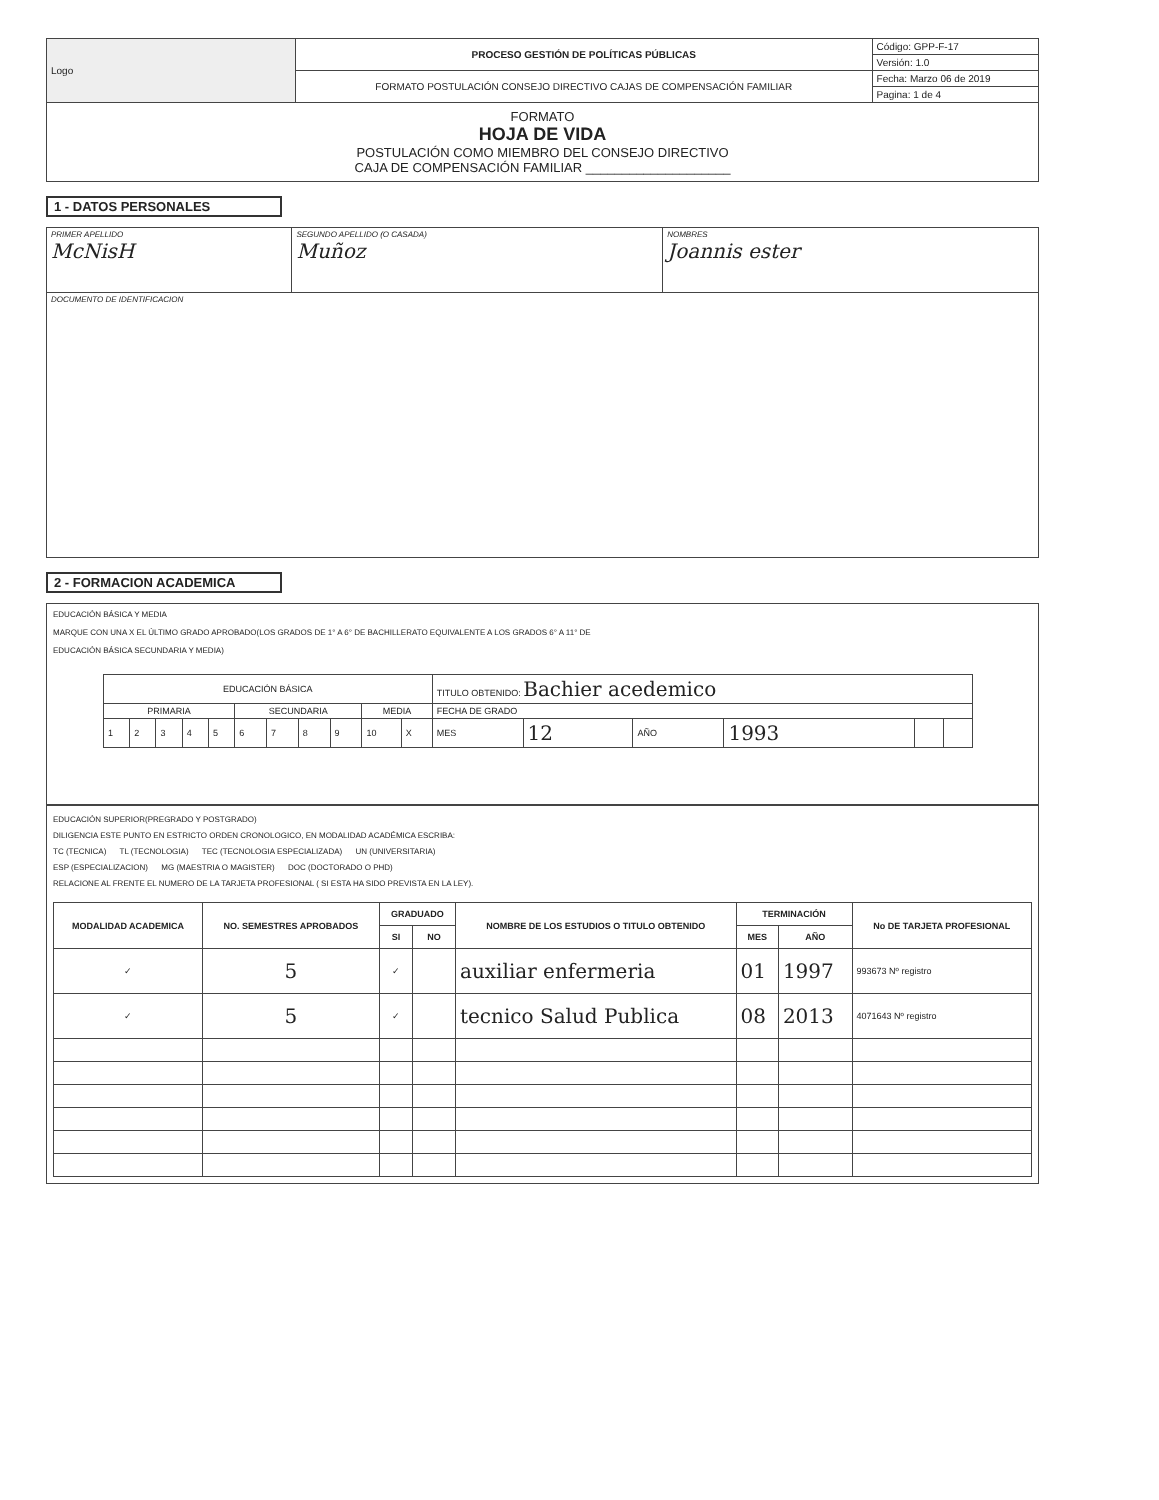| Logo | PROCESO GESTIÓN DE POLÍTICAS PÚBLICAS | Código: GPP-F-17 |
| | | Versión: 1.0 |
| | FORMATO POSTULACIÓN CONSEJO DIRECTIVO CAJAS DE COMPENSACIÓN FAMILIAR | Fecha: Marzo 06 de 2019 |
| | | Pagina: 1 de 4 |
| FORMATO HOJA DE VIDA POSTULACIÓN COMO MIEMBRO DEL CONSEJO DIRECTIVO CAJA DE COMPENSACIÓN FAMILIAR ____________________ | | |
1 - DATOS PERSONALES
| PRIMER APELLIDO McNisH | SEGUNDO APELLIDO (O CASADA) Muñoz | NOMBRES Joannis ester |
| DOCUMENTO DE IDENTIFICACION | | |
2 - FORMACION ACADEMICA
EDUCACIÓN BÁSICA Y MEDIA
MARQUE CON UNA X EL ÚLTIMO GRADO APROBADO(LOS GRADOS DE 1° A 6° DE BACHILLERATO EQUIVALENTE A LOS GRADOS 6° A 11° DE
EDUCACIÓN BÁSICA SECUNDARIA Y MEDIA)
| EDUCACIÓN BÁSICA | | | | | | | | | | | TITULO OBTENIDO: Bachier acedemico | | | | | |
| PRIMARIA | | | | | SECUNDARIA | | | | MEDIA | | FECHA DE GRADO | | | | | |
| 1 | 2 | 3 | 4 | 5 | 6 | 7 | 8 | 9 | 10 | X | MES | 12 | AÑO | 1993 | | |
EDUCACIÓN SUPERIOR(PREGRADO Y POSTGRADO)
DILIGENCIA ESTE PUNTO EN ESTRICTO ORDEN CRONOLOGICO, EN MODALIDAD ACADÉMICA ESCRIBA:
TC (TECNICA) TL (TECNOLOGIA) TEC (TECNOLOGIA ESPECIALIZADA) UN (UNIVERSITARIA)
ESP (ESPECIALIZACION) MG (MAESTRIA O MAGISTER) DOC (DOCTORADO O PHD)
RELACIONE AL FRENTE EL NUMERO DE LA TARJETA PROFESIONAL ( SI ESTA HA SIDO PREVISTA EN LA LEY).
| MODALIDAD ACADEMICA | NO. SEMESTRES APROBADOS | GRADUADO | | NOMBRE DE LOS ESTUDIOS O TITULO OBTENIDO | TERMINACIÓN | | No DE TARJETA PROFESIONAL |
| --- | --- | --- | --- | --- | --- | --- | --- |
| | | SI | NO | | MES | AÑO | |
| ✓ | 5 | ✓ | | auxiliar enfermeria | 01 | 1997 | 993673 Nº registro |
| ✓ | 5 | ✓ | | tecnico Salud Publica | 08 | 2013 | 4071643 Nº registro |